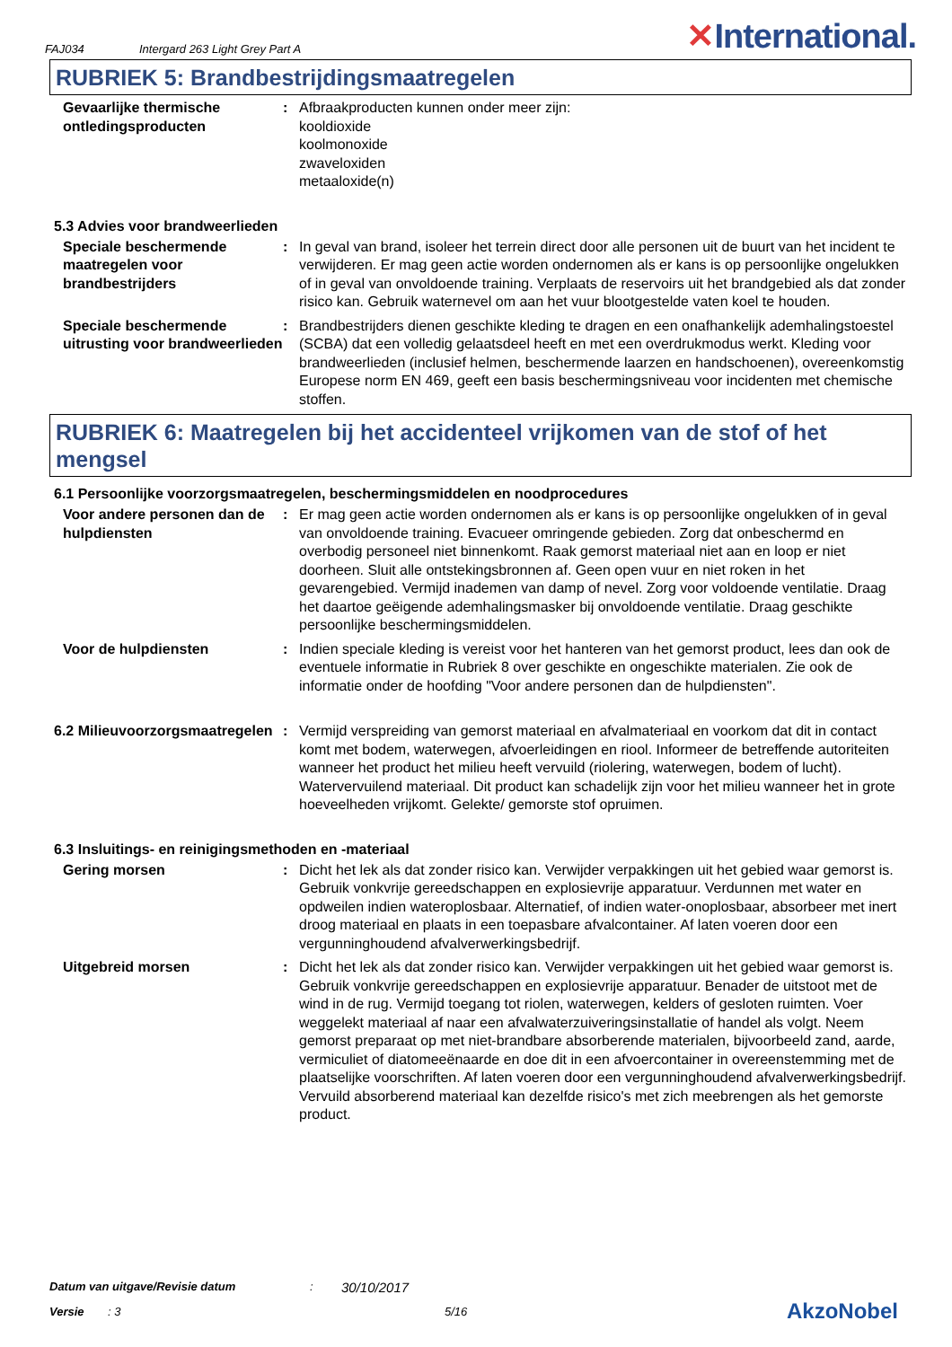FAJ034 Intergard 263 Light Grey Part A ✕International.
RUBRIEK 5: Brandbestrijdingsmaatregelen
Gevaarlijke thermische ontledingsproducten
: Afbraakproducten kunnen onder meer zijn:
kooldioxide
koolmonoxide
zwaveloxiden
metaaloxide(n)
5.3 Advies voor brandweerlieden
Speciale beschermende maatregelen voor brandbestrijders
: In geval van brand, isoleer het terrein direct door alle personen uit de buurt van het incident te verwijderen. Er mag geen actie worden ondernomen als er kans is op persoonlijke ongelukken of in geval van onvoldoende training. Verplaats de reservoirs uit het brandgebied als dat zonder risico kan. Gebruik waternevel om aan het vuur blootgestelde vaten koel te houden.
Speciale beschermende uitrusting voor brandweerlieden
: Brandbestrijders dienen geschikte kleding te dragen en een onafhankelijk ademhalingstoestel (SCBA) dat een volledig gelaatsdeel heeft en met een overdrukmodus werkt. Kleding voor brandweerlieden (inclusief helmen, beschermende laarzen en handschoenen), overeenkomstig Europese norm EN 469, geeft een basis beschermingsniveau voor incidenten met chemische stoffen.
RUBRIEK 6: Maatregelen bij het accidenteel vrijkomen van de stof of het mengsel
6.1 Persoonlijke voorzorgsmaatregelen, beschermingsmiddelen en noodprocedures
Voor andere personen dan de hulpdiensten
: Er mag geen actie worden ondernomen als er kans is op persoonlijke ongelukken of in geval van onvoldoende training. Evacueer omringende gebieden. Zorg dat onbeschermd en overbodig personeel niet binnenkomt. Raak gemorst materiaal niet aan en loop er niet doorheen. Sluit alle ontstekingsbronnen af. Geen open vuur en niet roken in het gevarengebied. Vermijd inademen van damp of nevel. Zorg voor voldoende ventilatie. Draag het daartoe geëigende ademhalingsmasker bij onvoldoende ventilatie. Draag geschikte persoonlijke beschermingsmiddelen.
Voor de hulpdiensten : Indien speciale kleding is vereist voor het hanteren van het gemorst product, lees dan ook de eventuele informatie in Rubriek 8 over geschikte en ongeschikte materialen. Zie ook de informatie onder de hoofding "Voor andere personen dan de hulpdiensten".
6.2 Milieuvoorzorgsmaatregelen
: Vermijd verspreiding van gemorst materiaal en afvalmateriaal en voorkom dat dit in contact komt met bodem, waterwegen, afvoerleidingen en riool. Informeer de betreffende autoriteiten wanneer het product het milieu heeft vervuild (riolering, waterwegen, bodem of lucht). Watervervuilend materiaal. Dit product kan schadelijk zijn voor het milieu wanneer het in grote hoeveelheden vrijkomt. Gelekte/ gemorste stof opruimen.
6.3 Insluitings- en reinigingsmethoden en -materiaal
Gering morsen : Dicht het lek als dat zonder risico kan. Verwijder verpakkingen uit het gebied waar gemorst is. Gebruik vonkvrije gereedschappen en explosievrije apparatuur. Verdunnen met water en opdweilen indien wateroplosbaar. Alternatief, of indien water-onoplosbaar, absorbeer met inert droog materiaal en plaats in een toepasbare afvalcontainer. Af laten voeren door een vergunninghoudend afvalverwerkingsbedrijf.
Uitgebreid morsen : Dicht het lek als dat zonder risico kan. Verwijder verpakkingen uit het gebied waar gemorst is. Gebruik vonkvrije gereedschappen en explosievrije apparatuur. Benader de uitstoot met de wind in de rug. Vermijd toegang tot riolen, waterwegen, kelders of gesloten ruimten. Voer weggelekt materiaal af naar een afvalwaterzuiveringsinstallatie of handel als volgt. Neem gemorst preparaat op met niet-brandbare absorberende materialen, bijvoorbeeld zand, aarde, vermiculiet of diatomeeënaarde en doe dit in een afvoercontainer in overeenstemming met de plaatselijke voorschriften. Af laten voeren door een vergunninghoudend afvalverwerkingsbedrijf. Vervuild absorberend materiaal kan dezelfde risico's met zich meebrengen als het gemorste product.
Datum van uitgave/Revisie datum: 30/10/2017
Versie: 3 5/16 AkzoNobel